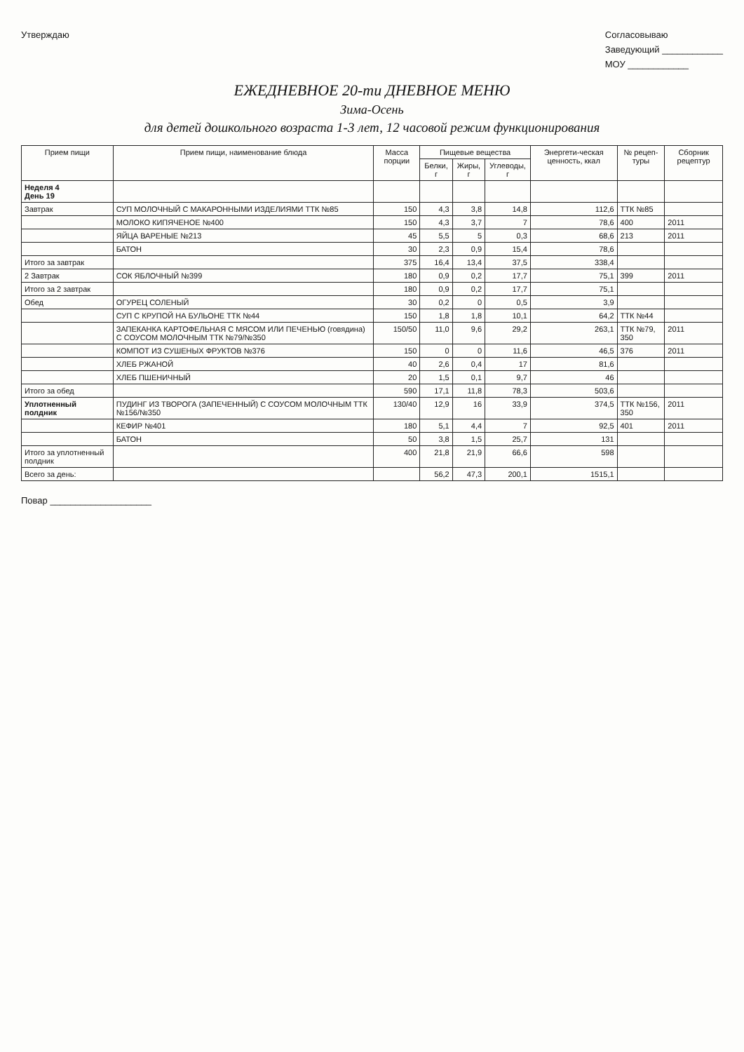Утверждаю Согласовываю
Заведующий ____________
МОУ ____________
ЕЖЕДНЕВНОЕ 20-ти ДНЕВНОЕ МЕНЮ
Зима-Осень
для детей дошкольного возраста 1-3 лет, 12 часовой режим функционирования
| Прием пищи | Прием пищи, наименование блюда | Масса порции | Пищевые вещества | | | Энергети-ческая ценность, ккал | № рецеп-туры | Сборник рецептур |
| --- | --- | --- | --- | --- | --- | --- | --- | --- |
| | | | Белки, г | Жиры, г | Углеводы, г | | | |
| Неделя 4 День 19 | | | | | | | | |
| Завтрак | СУП МОЛОЧНЫЙ С МАКАРОННЫМИ ИЗДЕЛИЯМИ ТТК №85 | 150 | 4,3 | 3,8 | 14,8 | 112,6 | ТТК №85 | |
| | МОЛОКО КИПЯЧЕНОЕ №400 | 150 | 4,3 | 3,7 | 7 | 78,6 | 400 | 2011 |
| | ЯЙЦА ВАРЕНЫЕ №213 | 45 | 5,5 | 5 | 0,3 | 68,6 | 213 | 2011 |
| | БАТОН | 30 | 2,3 | 0,9 | 15,4 | 78,6 | | |
| Итого за завтрак | | 375 | 16,4 | 13,4 | 37,5 | 338,4 | | |
| 2 Завтрак | СОК ЯБЛОЧНЫЙ №399 | 180 | 0,9 | 0,2 | 17,7 | 75,1 | 399 | 2011 |
| Итого за 2 завтрак | | 180 | 0,9 | 0,2 | 17,7 | 75,1 | | |
| Обед | ОГУРЕЦ СОЛЕНЫЙ | 30 | 0,2 | 0 | 0,5 | 3,9 | | |
| | СУП С КРУПОЙ НА БУЛЬОНЕ ТТК №44 | 150 | 1,8 | 1,8 | 10,1 | 64,2 | ТТК №44 | |
| | ЗАПЕКАНКА КАРТОФЕЛЬНАЯ С МЯСОМ ИЛИ ПЕЧЕНЬЮ (говядина) С СОУСОМ МОЛОЧНЫМ ТТК №79/№350 | 150/50 | 11,0 | 9,6 | 29,2 | 263,1 | ТТК №79, 350 | 2011 |
| | КОМПОТ ИЗ СУШЕНЫХ ФРУКТОВ №376 | 150 | 0 | 0 | 11,6 | 46,5 | 376 | 2011 |
| | ХЛЕБ РЖАНОЙ | 40 | 2,6 | 0,4 | 17 | 81,6 | | |
| | ХЛЕБ ПШЕНИЧНЫЙ | 20 | 1,5 | 0,1 | 9,7 | 46 | | |
| Итого за обед | | 590 | 17,1 | 11,8 | 78,3 | 503,6 | | |
| Уплотненный полдник | ПУДИНГ ИЗ ТВОРОГА (ЗАПЕЧЕННЫЙ) С СОУСОМ МОЛОЧНЫМ ТТК №156/№350 | 130/40 | 12,9 | 16 | 33,9 | 374,5 | ТТК №156, 350 | 2011 |
| | КЕФИР №401 | 180 | 5,1 | 4,4 | 7 | 92,5 | 401 | 2011 |
| | БАТОН | 50 | 3,8 | 1,5 | 25,7 | 131 | | |
| Итого за уплотненный полдник | | 400 | 21,8 | 21,9 | 66,6 | 598 | | |
| Всего за день: | | | 56,2 | 47,3 | 200,1 | 1515,1 | | |
Повар ____________________